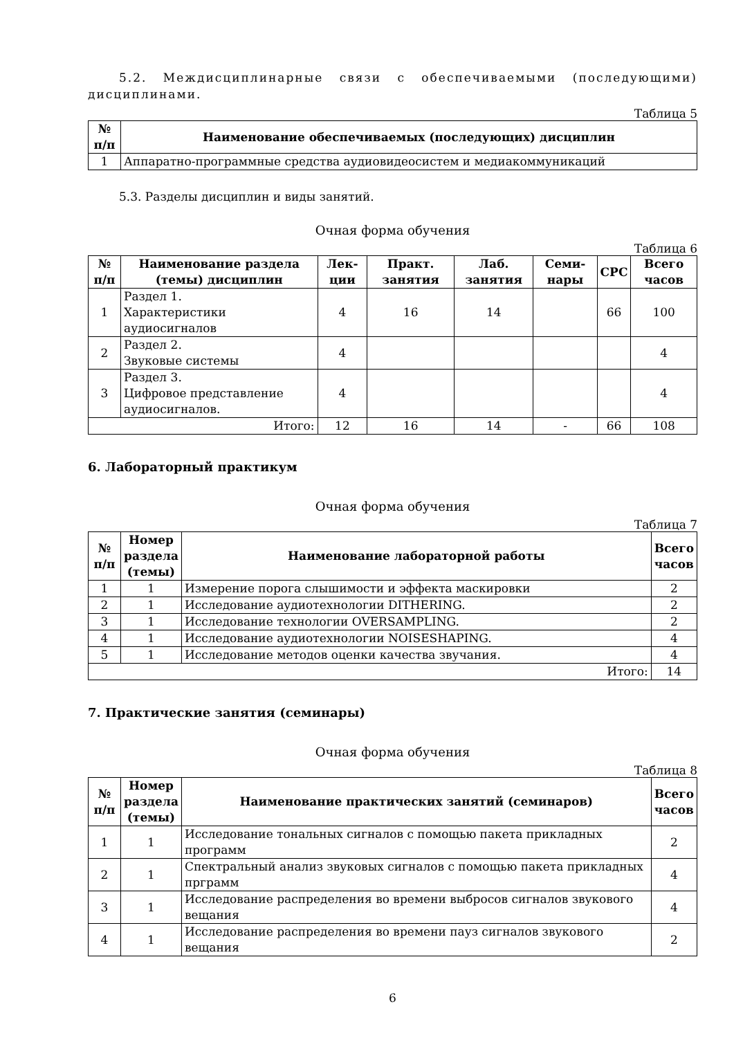5.2. Междисциплинарные связи с обеспечиваемыми (последующими) дисциплинами.
Таблица 5
| № п/п | Наименование обеспечиваемых (последующих) дисциплин |
| --- | --- |
| 1 | Аппаратно-программные средства аудиовидеосистем и медиакоммуникаций |
5.3. Разделы дисциплин и виды занятий.
Очная форма обучения
Таблица 6
| № п/п | Наименование раздела (темы) дисциплин | Лек-ции | Практ. занятия | Лаб. занятия | Семи-нары | СРС | Всего часов |
| --- | --- | --- | --- | --- | --- | --- | --- |
| 1 | Раздел 1. Характеристики аудиосигналов | 4 | 16 | 14 | | 66 | 100 |
| 2 | Раздел 2. Звуковые системы | 4 | | | | | 4 |
| 3 | Раздел 3. Цифровое представление аудиосигналов. | 4 | | | | | 4 |
| Итого: | | 12 | 16 | 14 | - | 66 | 108 |
6. Лабораторный практикум
Очная форма обучения
Таблица 7
| № п/п | Номер раздела (темы) | Наименование лабораторной работы | Всего часов |
| --- | --- | --- | --- |
| 1 | 1 | Измерение порога слышимости и эффекта маскировки | 2 |
| 2 | 1 | Исследование аудиотехнологии DITHERING. | 2 |
| 3 | 1 | Исследование технологии OVERSAMPLING. | 2 |
| 4 | 1 | Исследование аудиотехнологии NOISESHAPING. | 4 |
| 5 | 1 | Исследование методов оценки качества звучания. | 4 |
| Итого: | | | 14 |
7. Практические занятия (семинары)
Очная форма обучения
Таблица 8
| № п/п | Номер раздела (темы) | Наименование практических занятий (семинаров) | Всего часов |
| --- | --- | --- | --- |
| 1 | 1 | Исследование тональных сигналов с помощью пакета прикладных программ | 2 |
| 2 | 1 | Спектральный анализ звуковых сигналов с помощью пакета прикладных прграмм | 4 |
| 3 | 1 | Исследование распределения во времени выбросов сигналов звукового вещания | 4 |
| 4 | 1 | Исследование распределения во времени пауз сигналов звукового вещания | 2 |
6